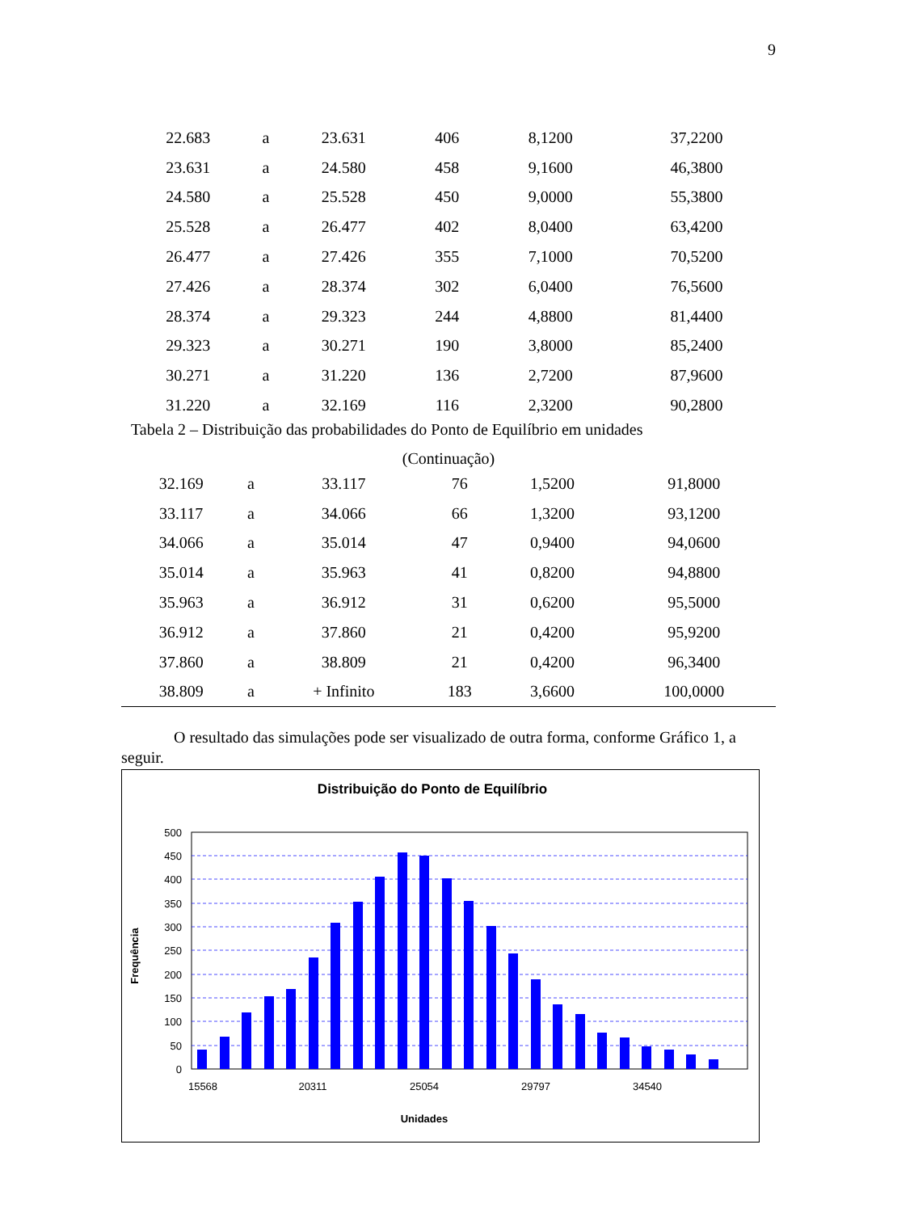9
| 22.683 | a | 23.631 | 406 | 8,1200 | 37,2200 |
| 23.631 | a | 24.580 | 458 | 9,1600 | 46,3800 |
| 24.580 | a | 25.528 | 450 | 9,0000 | 55,3800 |
| 25.528 | a | 26.477 | 402 | 8,0400 | 63,4200 |
| 26.477 | a | 27.426 | 355 | 7,1000 | 70,5200 |
| 27.426 | a | 28.374 | 302 | 6,0400 | 76,5600 |
| 28.374 | a | 29.323 | 244 | 4,8800 | 81,4400 |
| 29.323 | a | 30.271 | 190 | 3,8000 | 85,2400 |
| 30.271 | a | 31.220 | 136 | 2,7200 | 87,9600 |
| 31.220 | a | 32.169 | 116 | 2,3200 | 90,2800 |
Tabela 2 – Distribuição das probabilidades do Ponto de Equilíbrio em unidades
(Continuação)
| 32.169 | a | 33.117 | 76 | 1,5200 | 91,8000 |
| 33.117 | a | 34.066 | 66 | 1,3200 | 93,1200 |
| 34.066 | a | 35.014 | 47 | 0,9400 | 94,0600 |
| 35.014 | a | 35.963 | 41 | 0,8200 | 94,8800 |
| 35.963 | a | 36.912 | 31 | 0,6200 | 95,5000 |
| 36.912 | a | 37.860 | 21 | 0,4200 | 95,9200 |
| 37.860 | a | 38.809 | 21 | 0,4200 | 96,3400 |
| 38.809 | a | + Infinito | 183 | 3,6600 | 100,0000 |
O resultado das simulações pode ser visualizado de outra forma, conforme Gráfico 1, a seguir.
Distribuição do Ponto de Equilíbrio
500
450
400
350
300
250
200
150
100
50
0
15568
20311
25054
29797
34540
Unidades
Frequência